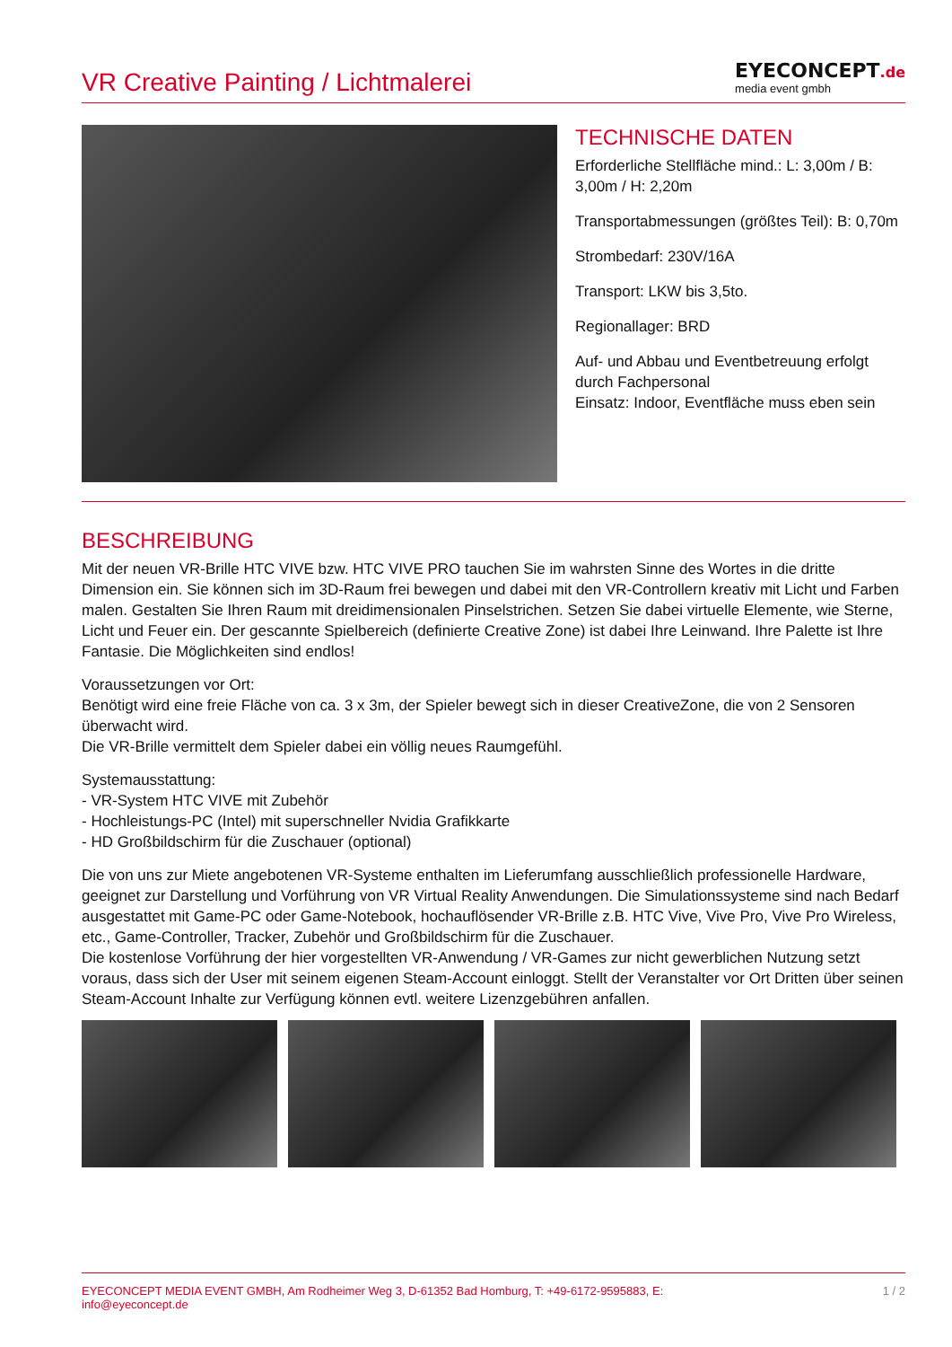VR Creative Painting / Lichtmalerei
EYECONCEPT.de
media event gmbh
TECHNISCHE DATEN
Erforderliche Stellfläche mind.: L: 3,00m / B: 3,00m / H: 2,20m
Transportabmessungen (größtes Teil): B: 0,70m
Strombedarf: 230V/16A
Transport: LKW bis 3,5to.
Regionallager: BRD
Auf- und Abbau und Eventbetreuung erfolgt durch Fachpersonal
Einsatz: Indoor, Eventfläche muss eben sein
BESCHREIBUNG
Mit der neuen VR-Brille HTC VIVE bzw. HTC VIVE PRO tauchen Sie im wahrsten Sinne des Wortes in die dritte Dimension ein. Sie können sich im 3D-Raum frei bewegen und dabei mit den VR-Controllern kreativ mit Licht und Farben malen. Gestalten Sie Ihren Raum mit dreidimensionalen Pinselstrichen. Setzen Sie dabei virtuelle Elemente, wie Sterne, Licht und Feuer ein. Der gescannte Spielbereich (definierte Creative Zone) ist dabei Ihre Leinwand. Ihre Palette ist Ihre Fantasie. Die Möglichkeiten sind endlos!
Voraussetzungen vor Ort:
Benötigt wird eine freie Fläche von ca. 3 x 3m, der Spieler bewegt sich in dieser CreativeZone, die von 2 Sensoren überwacht wird.
Die VR-Brille vermittelt dem Spieler dabei ein völlig neues Raumgefühl.
Systemausstattung:
- VR-System HTC VIVE mit Zubehör
- Hochleistungs-PC (Intel) mit superschneller Nvidia Grafikkarte
- HD Großbildschirm für die Zuschauer (optional)
Die von uns zur Miete angebotenen VR-Systeme enthalten im Lieferumfang ausschließlich professionelle Hardware, geeignet zur Darstellung und Vorführung von VR Virtual Reality Anwendungen. Die Simulationssysteme sind nach Bedarf ausgestattet mit Game-PC oder Game-Notebook, hochauflösender VR-Brille z.B. HTC Vive, Vive Pro, Vive Pro Wireless, etc., Game-Controller, Tracker, Zubehör und Großbildschirm für die Zuschauer.
Die kostenlose Vorführung der hier vorgestellten VR-Anwendung / VR-Games zur nicht gewerblichen Nutzung setzt voraus, dass sich der User mit seinem eigenen Steam-Account einloggt. Stellt der Veranstalter vor Ort Dritten über seinen Steam-Account Inhalte zur Verfügung können evtl. weitere Lizenzgebühren anfallen.
EYECONCEPT MEDIA EVENT GMBH, Am Rodheimer Weg 3, D-61352 Bad Homburg, T: +49-6172-9595883, E: info@eyeconcept.de
1 / 2